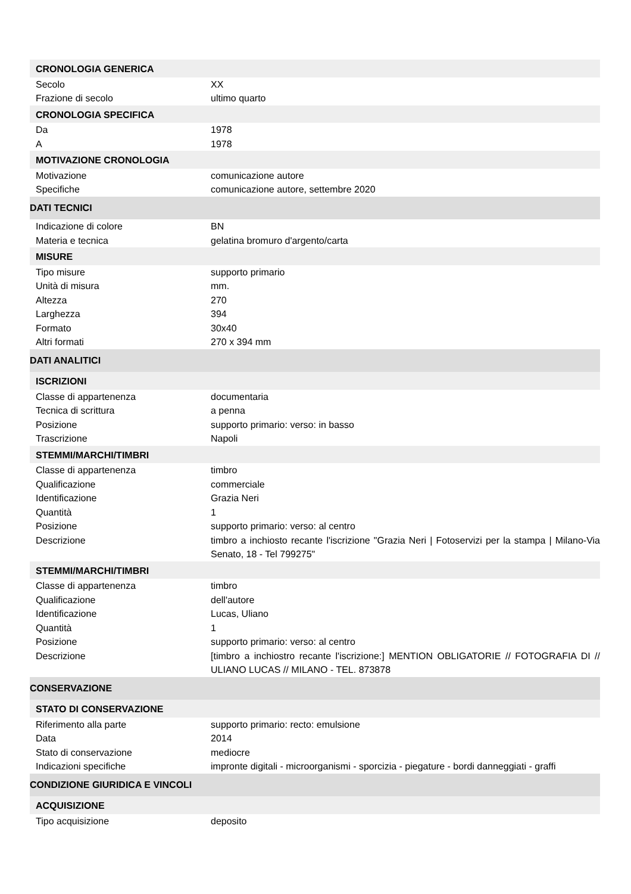| CRONOLOGIA GENERICA | |
| --- | --- |
| Secolo | XX |
| Frazione di secolo | ultimo quarto |
| CRONOLOGIA SPECIFICA | |
| Da | 1978 |
| A | 1978 |
| MOTIVAZIONE CRONOLOGIA | |
| Motivazione | comunicazione autore |
| Specifiche | comunicazione autore, settembre 2020 |
| DATI TECNICI | |
| Indicazione di colore | BN |
| Materia e tecnica | gelatina bromuro d'argento/carta |
| MISURE | |
| Tipo misure | supporto primario |
| Unità di misura | mm. |
| Altezza | 270 |
| Larghezza | 394 |
| Formato | 30x40 |
| Altri formati | 270 x 394 mm |
| DATI ANALITICI | |
| ISCRIZIONI | |
| Classe di appartenenza | documentaria |
| Tecnica di scrittura | a penna |
| Posizione | supporto primario: verso: in basso |
| Trascrizione | Napoli |
| STEMMI/MARCHI/TIMBRI | |
| Classe di appartenenza | timbro |
| Qualificazione | commerciale |
| Identificazione | Grazia Neri |
| Quantità | 1 |
| Posizione | supporto primario: verso: al centro |
| Descrizione | timbro a inchiosto recante l'iscrizione "Grazia Neri / Fotoservizi per la stampa / Milano-Via Senato, 18 - Tel 799275" |
| STEMMI/MARCHI/TIMBRI | |
| Classe di appartenenza | timbro |
| Qualificazione | dell'autore |
| Identificazione | Lucas, Uliano |
| Quantità | 1 |
| Posizione | supporto primario: verso: al centro |
| Descrizione | [timbro a inchiostro recante l'iscrizione:] MENTION OBLIGATORIE // FOTOGRAFIA DI // ULIANO LUCAS // MILANO - TEL. 873878 |
| CONSERVAZIONE | |
| STATO DI CONSERVAZIONE | |
| Riferimento alla parte | supporto primario: recto: emulsione |
| Data | 2014 |
| Stato di conservazione | mediocre |
| Indicazioni specifiche | impronte digitali - microorganismi - sporcizia - piegature - bordi danneggiati - graffi |
| CONDIZIONE GIURIDICA E VINCOLI | |
| ACQUISIZIONE | |
| Tipo acquisizione | deposito |